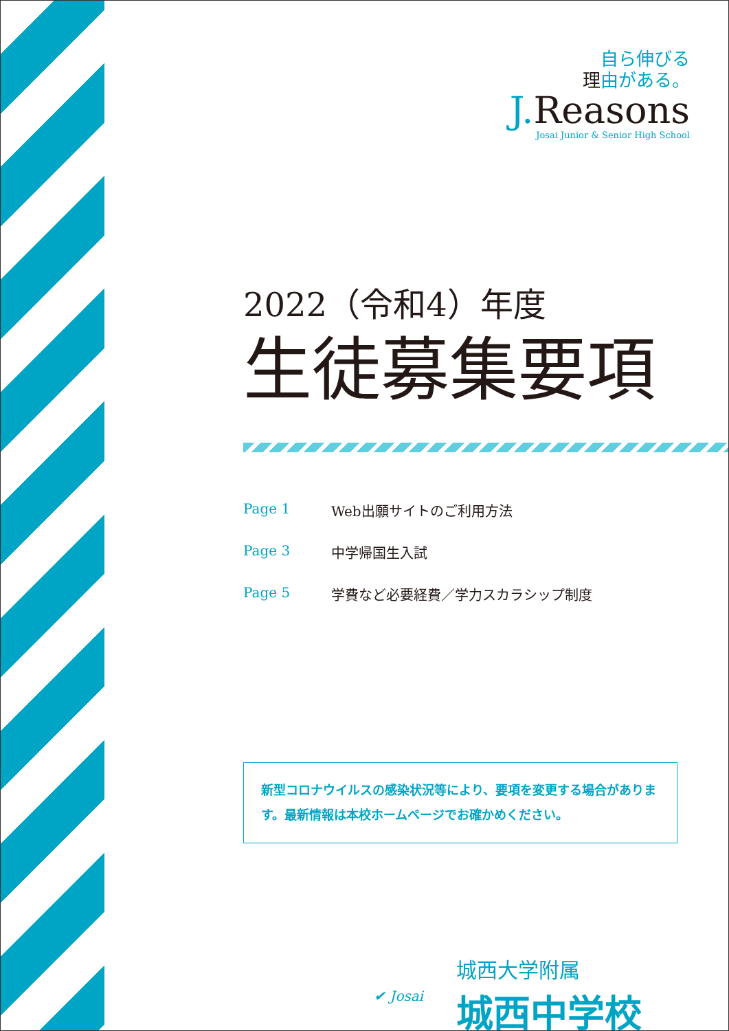自ら伸びる
理由がある。
J. Reasons
Josai Junior & Senior High School
2022（令和4）年度
生徒募集要項
Page 1 Web出願サイトのご利用方法
Page 3 中学帰国生入試
Page 5 学費など必要経費／学力スカラシップ制度
新型コロナウイルスの感染状況等により、要項を変更する場合があります。最新情報は本校ホームページでお確かめください。
✔ Josai
城西大学附属
城西中学校